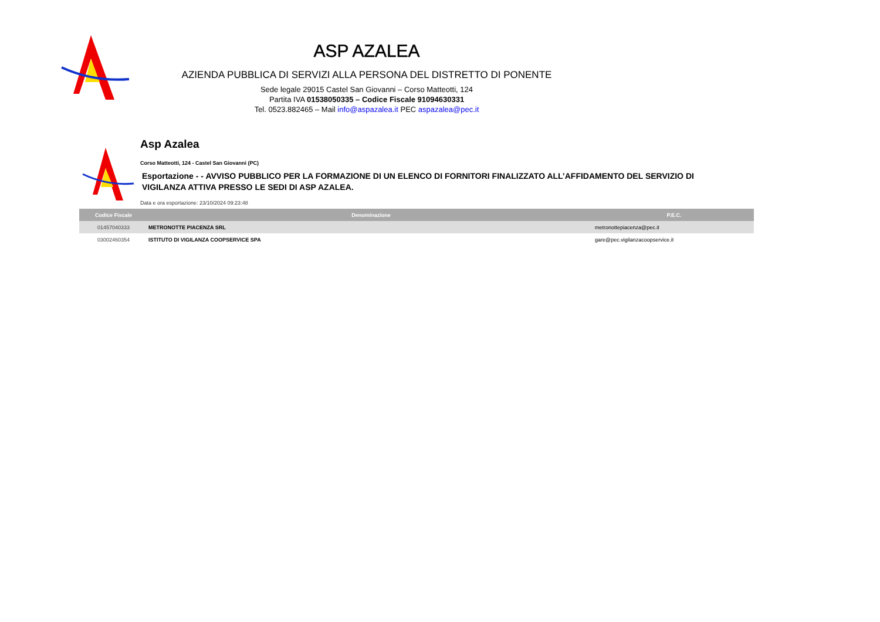ASP AZALEA
AZIENDA PUBBLICA DI SERVIZI ALLA PERSONA DEL DISTRETTO DI PONENTE
Sede legale 29015 Castel San Giovanni – Corso Matteotti, 124
Partita IVA 01538050335 – Codice Fiscale 91094630331
Tel. 0523.882465 – Mail info@aspazalea.it PEC aspazalea@pec.it
Asp Azalea
Corso Matteotti, 124 - Castel San Giovanni (PC)
Esportazione - - AVVISO PUBBLICO PER LA FORMAZIONE DI UN ELENCO DI FORNITORI FINALIZZATO ALL’AFFIDAMENTO DEL SERVIZIO DI VIGILANZA ATTIVA PRESSO LE SEDI DI ASP AZALEA.
Data e ora esportazione: 23/10/2024 09:23:48
| Codice Fiscale | Denominazione | P.E.C. |
| --- | --- | --- |
| 01457040333 | METRONOTTE PIACENZA SRL | metronottepiacenza@pec.it |
| 03002460354 | ISTITUTO DI VIGILANZA COOPSERVICE SPA | gare@pec.vigilanzacoopservice.it |